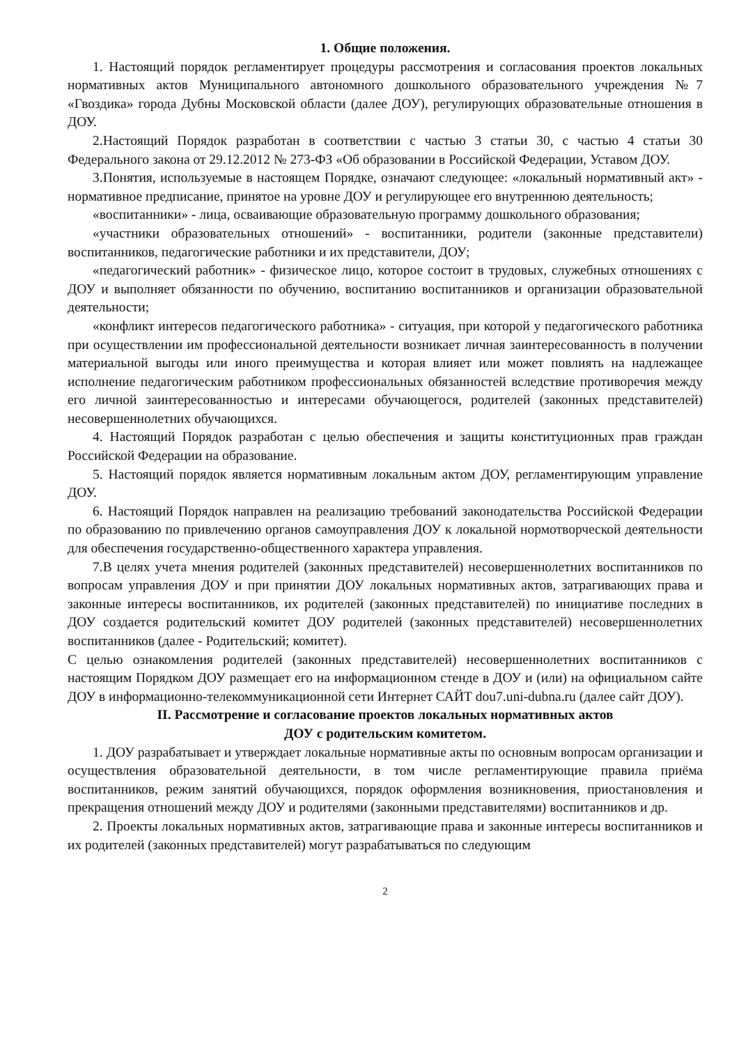1. Общие положения.
1. Настоящий порядок регламентирует процедуры рассмотрения и согласования проектов локальных нормативных актов Муниципального автономного дошкольного образовательного учреждения №7 «Гвоздика» города Дубны Московской области (далее ДОУ), регулирующих образовательные отношения в ДОУ.
2.Настоящий Порядок разработан в соответствии с частью 3 статьи 30, с частью 4 статьи 30 Федерального закона от 29.12.2012 № 273-ФЗ «Об образовании в Российской Федерации, Уставом ДОУ.
3.Понятия, используемые в настоящем Порядке, означают следующее: «локальный нормативный акт» - нормативное предписание, принятое на уровне ДОУ и регулирующее его внутреннюю деятельность;
«воспитанники» - лица, осваивающие образовательную программу дошкольного образования;
«участники образовательных отношений» - воспитанники, родители (законные представители) воспитанников, педагогические работники и их представители, ДОУ;
«педагогический работник» - физическое лицо, которое состоит в трудовых, служебных отношениях с ДОУ и выполняет обязанности по обучению, воспитанию воспитанников и организации образовательной деятельности;
«конфликт интересов педагогического работника» - ситуация, при которой у педагогического работника при осуществлении им профессиональной деятельности возникает личная заинтересованность в получении материальной выгоды или иного преимущества и которая влияет или может повлиять на надлежащее исполнение педагогическим работником профессиональных обязанностей вследствие противоречия между его личной заинтересованностью и интересами обучающегося, родителей (законных представителей) несовершеннолетних обучающихся.
4. Настоящий Порядок разработан с целью обеспечения и защиты конституционных прав граждан Российской Федерации на образование.
5. Настоящий порядок является нормативным локальным актом ДОУ, регламентирующим управление ДОУ.
6. Настоящий Порядок направлен на реализацию требований законодательства Российской Федерации по образованию по привлечению органов самоуправления ДОУ к локальной нормотворческой деятельности для обеспечения государственно-общественного характера управления.
7.В целях учета мнения родителей (законных представителей) несовершеннолетних воспитанников по вопросам управления ДОУ и при принятии ДОУ локальных нормативных актов, затрагивающих права и законные интересы воспитанников, их родителей (законных представителей) по инициативе последних в ДОУ создается родительский комитет ДОУ родителей (законных представителей) несовершеннолетних воспитанников (далее - Родительский; комитет).
С целью ознакомления родителей (законных представителей) несовершеннолетних воспитанников с настоящим Порядком ДОУ размещает его на информационном стенде в ДОУ и (или) на официальном сайте ДОУ в информационно-телекоммуникационной сети Интернет САЙТ dou7.uni-dubna.ru (далее сайт ДОУ).
II. Рассмотрение и согласование проектов локальных нормативных актов
ДОУ с родительским комитетом.
1. ДОУ разрабатывает и утверждает локальные нормативные акты по основным вопросам организации и осуществления образовательной деятельности, в том числе регламентирующие правила приёма воспитанников, режим занятий обучающихся, порядок оформления возникновения, приостановления и прекращения отношений между ДОУ и родителями (законными представителями) воспитанников и др.
2. Проекты локальных нормативных актов, затрагивающие права и законные интересы воспитанников и их родителей (законных представителей) могут разрабатываться по следующим
2